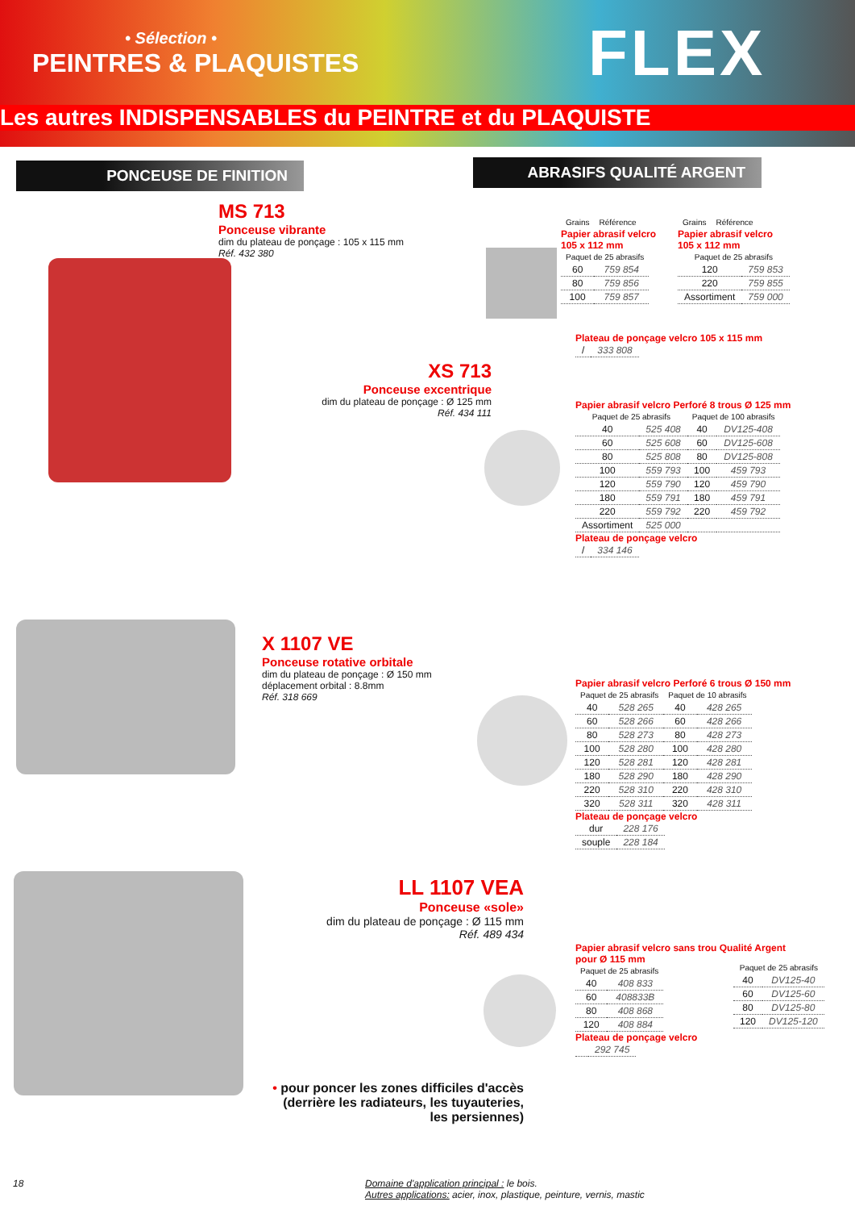• Sélection •
PEINTRES & PLAQUISTES FLEX
Les autres INDISPENSABLES du PEINTRE et du PLAQUISTE
PONCEUSE DE FINITION ABRASIFS QUALITÉ ARGENT
MS 713
Ponceuse vibrante
dim du plateau de ponçage : 105 x 115 mm
Réf. 432 380
XS 713
Ponceuse excentrique
dim du plateau de ponçage : Ø 125 mm
Réf. 434 111
X 1107 VE
Ponceuse rotative orbitale
dim du plateau de ponçage : Ø 150 mm
déplacement orbital : 8.8mm
Réf. 318 669
LL 1107 VEA
Ponceuse «sole»
dim du plateau de ponçage : Ø 115 mm
Réf. 489 434
• pour poncer les zones difficiles d'accès (derrière les radiateurs, les tuyauteries, les persiennes)
| Grains | Référence |
| --- | --- |
Papier abrasif velcro 105 x 112 mm
| Paquet de 25 abrasifs | |
| --- | --- |
| 60 | 759 854 |
| 80 | 759 856 |
| 100 | 759 857 |
| Grains | Référence |
| --- | --- |
Papier abrasif velcro 105 x 112 mm
| Paquet de 25 abrasifs | |
| --- | --- |
| 120 | 759 853 |
| 220 | 759 855 |
| Assortiment | 759 000 |
Plateau de ponçage velcro 105 x 115 mm
| / | 333 808 |
Papier abrasif velcro Perforé 8 trous Ø 125 mm
| Paquet de 25 abrasifs | | Paquet de 100 abrasifs | |
| --- | --- | --- | --- |
| 40 | 525 408 | 40 | DV125-408 |
| 60 | 525 608 | 60 | DV125-608 |
| 80 | 525 808 | 80 | DV125-808 |
| 100 | 559 793 | 100 | 459 793 |
| 120 | 559 790 | 120 | 459 790 |
| 180 | 559 791 | 180 | 459 791 |
| 220 | 559 792 | 220 | 459 792 |
| Assortiment | 525 000 | | |
Plateau de ponçage velcro
| / | 334 146 |
Papier abrasif velcro Perforé 6 trous Ø 150 mm
| Paquet de 25 abrasifs | | Paquet de 10 abrasifs | |
| --- | --- | --- | --- |
| 40 | 528 265 | 40 | 428 265 |
| 60 | 528 266 | 60 | 428 266 |
| 80 | 528 273 | 80 | 428 273 |
| 100 | 528 280 | 100 | 428 280 |
| 120 | 528 281 | 120 | 428 281 |
| 180 | 528 290 | 180 | 428 290 |
| 220 | 528 310 | 220 | 428 310 |
| 320 | 528 311 | 320 | 428 311 |
Plateau de ponçage velcro
| dur | 228 176 |
| souple | 228 184 |
Papier abrasif velcro sans trou Qualité Argent pour Ø 115 mm
| Paquet de 25 abrasifs | |
| --- | --- |
| 40 | 408 833 |
| 60 | 408833B |
| 80 | 408 868 |
| 120 | 408 884 |
Plateau de ponçage velcro
| | 292 745 |
| Paquet de 25 abrasifs | |
| --- | --- |
| 40 | DV125-40 |
| 60 | DV125-60 |
| 80 | DV125-80 |
| 120 | DV125-120 |
18
Domaine d'application principal : le bois.
Autres applications: acier, inox, plastique, peinture, vernis, mastic